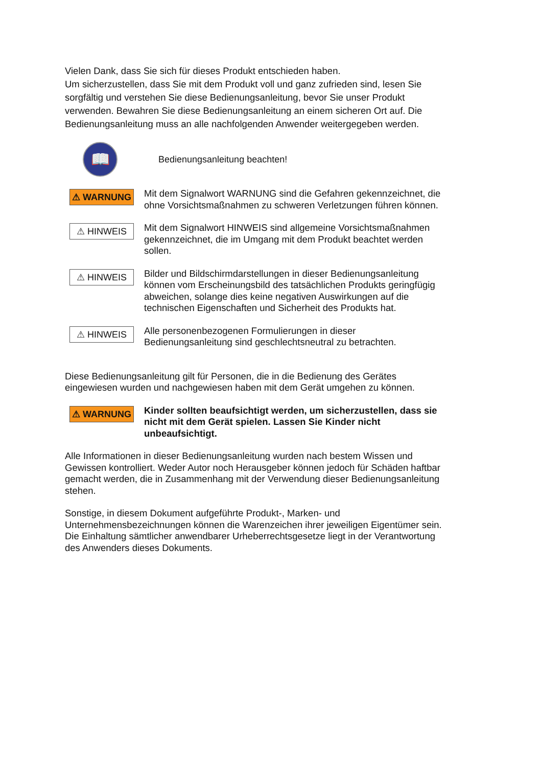Vielen Dank, dass Sie sich für dieses Produkt entschieden haben.
Um sicherzustellen, dass Sie mit dem Produkt voll und ganz zufrieden sind, lesen Sie sorgfältig und verstehen Sie diese Bedienungsanleitung, bevor Sie unser Produkt verwenden. Bewahren Sie diese Bedienungsanleitung an einem sicheren Ort auf. Die Bedienungsanleitung muss an alle nachfolgenden Anwender weitergegeben werden.
📖
Bedienungsanleitung beachten!
⚠ WARNUNG
Mit dem Signalwort WARNUNG sind die Gefahren gekennzeichnet, die ohne Vorsichtsmaßnahmen zu schweren Verletzungen führen können.
⚠ HINWEIS
Mit dem Signalwort HINWEIS sind allgemeine Vorsichtsmaßnahmen gekennzeichnet, die im Umgang mit dem Produkt beachtet werden sollen.
⚠ HINWEIS
Bilder und Bildschirmdarstellungen in dieser Bedienungsanleitung können vom Erscheinungsbild des tatsächlichen Produkts geringfügig abweichen, solange dies keine negativen Auswirkungen auf die technischen Eigenschaften und Sicherheit des Produkts hat.
⚠ HINWEIS
Alle personenbezogenen Formulierungen in dieser Bedienungsanleitung sind geschlechtsneutral zu betrachten.
Diese Bedienungsanleitung gilt für Personen, die in die Bedienung des Gerätes eingewiesen wurden und nachgewiesen haben mit dem Gerät umgehen zu können.
⚠ WARNUNG
Kinder sollten beaufsichtigt werden, um sicherzustellen, dass sie nicht mit dem Gerät spielen. Lassen Sie Kinder nicht unbeaufsichtigt.
Alle Informationen in dieser Bedienungsanleitung wurden nach bestem Wissen und Gewissen kontrolliert. Weder Autor noch Herausgeber können jedoch für Schäden haftbar gemacht werden, die in Zusammenhang mit der Verwendung dieser Bedienungsanleitung stehen.
Sonstige, in diesem Dokument aufgeführte Produkt-, Marken- und Unternehmensbezeichnungen können die Warenzeichen ihrer jeweiligen Eigentümer sein. Die Einhaltung sämtlicher anwendbarer Urheberrechtsgesetze liegt in der Verantwortung des Anwenders dieses Dokuments.